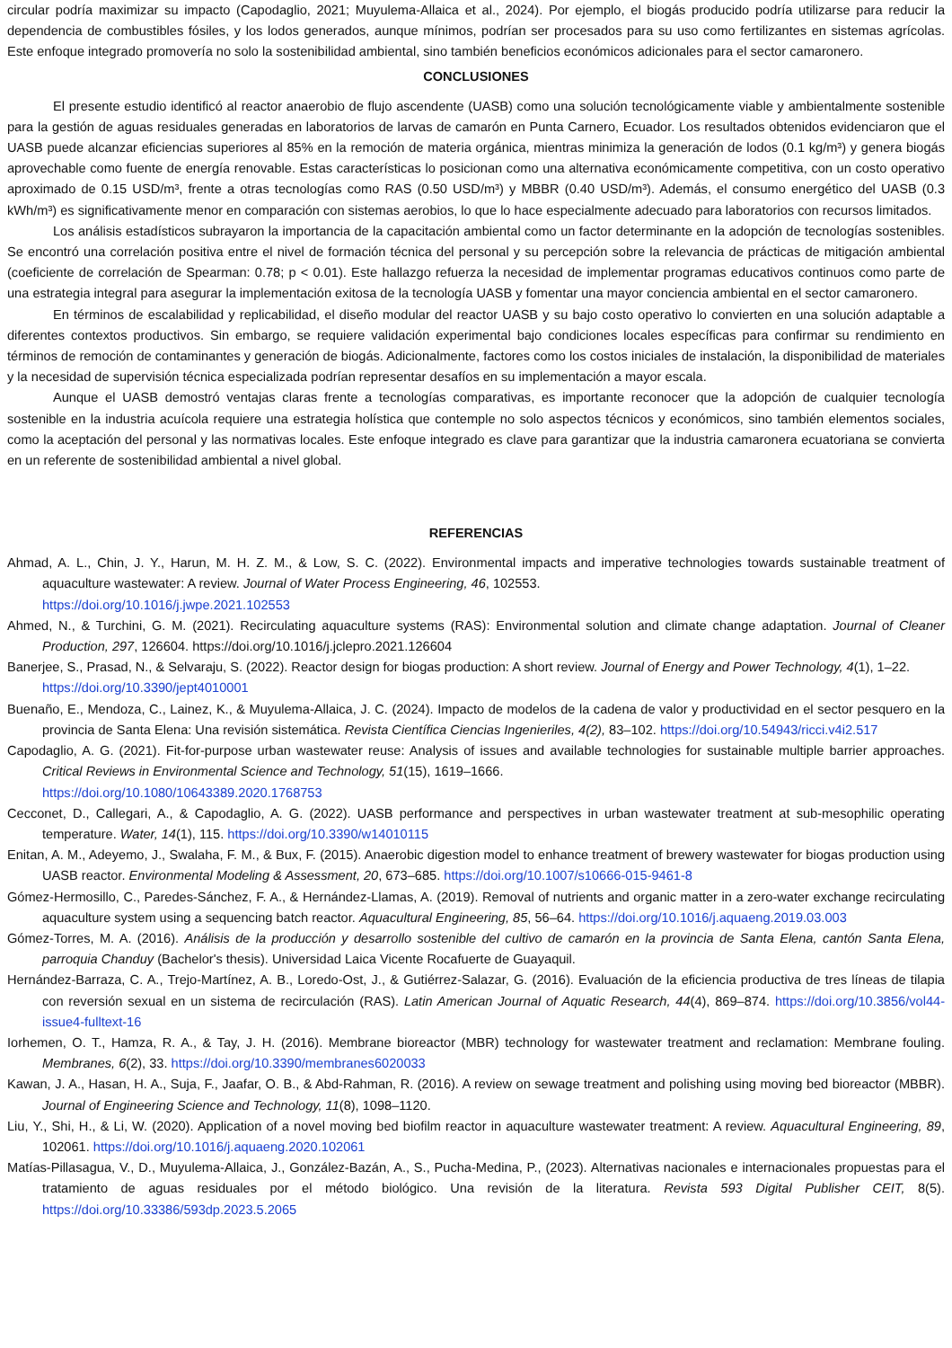circular podría maximizar su impacto (Capodaglio, 2021; Muyulema-Allaica et al., 2024). Por ejemplo, el biogás producido podría utilizarse para reducir la dependencia de combustibles fósiles, y los lodos generados, aunque mínimos, podrían ser procesados para su uso como fertilizantes en sistemas agrícolas. Este enfoque integrado promovería no solo la sostenibilidad ambiental, sino también beneficios económicos adicionales para el sector camaronero.
CONCLUSIONES
El presente estudio identificó al reactor anaerobio de flujo ascendente (UASB) como una solución tecnológicamente viable y ambientalmente sostenible para la gestión de aguas residuales generadas en laboratorios de larvas de camarón en Punta Carnero, Ecuador. Los resultados obtenidos evidenciaron que el UASB puede alcanzar eficiencias superiores al 85% en la remoción de materia orgánica, mientras minimiza la generación de lodos (0.1 kg/m³) y genera biogás aprovechable como fuente de energía renovable. Estas características lo posicionan como una alternativa económicamente competitiva, con un costo operativo aproximado de 0.15 USD/m³, frente a otras tecnologías como RAS (0.50 USD/m³) y MBBR (0.40 USD/m³). Además, el consumo energético del UASB (0.3 kWh/m³) es significativamente menor en comparación con sistemas aerobios, lo que lo hace especialmente adecuado para laboratorios con recursos limitados.
Los análisis estadísticos subrayaron la importancia de la capacitación ambiental como un factor determinante en la adopción de tecnologías sostenibles. Se encontró una correlación positiva entre el nivel de formación técnica del personal y su percepción sobre la relevancia de prácticas de mitigación ambiental (coeficiente de correlación de Spearman: 0.78; p < 0.01). Este hallazgo refuerza la necesidad de implementar programas educativos continuos como parte de una estrategia integral para asegurar la implementación exitosa de la tecnología UASB y fomentar una mayor conciencia ambiental en el sector camaronero.
En términos de escalabilidad y replicabilidad, el diseño modular del reactor UASB y su bajo costo operativo lo convierten en una solución adaptable a diferentes contextos productivos. Sin embargo, se requiere validación experimental bajo condiciones locales específicas para confirmar su rendimiento en términos de remoción de contaminantes y generación de biogás. Adicionalmente, factores como los costos iniciales de instalación, la disponibilidad de materiales y la necesidad de supervisión técnica especializada podrían representar desafíos en su implementación a mayor escala.
Aunque el UASB demostró ventajas claras frente a tecnologías comparativas, es importante reconocer que la adopción de cualquier tecnología sostenible en la industria acuícola requiere una estrategia holística que contemple no solo aspectos técnicos y económicos, sino también elementos sociales, como la aceptación del personal y las normativas locales. Este enfoque integrado es clave para garantizar que la industria camaronera ecuatoriana se convierta en un referente de sostenibilidad ambiental a nivel global.
REFERENCIAS
Ahmad, A. L., Chin, J. Y., Harun, M. H. Z. M., & Low, S. C. (2022). Environmental impacts and imperative technologies towards sustainable treatment of aquaculture wastewater: A review. Journal of Water Process Engineering, 46, 102553.
https://doi.org/10.1016/j.jwpe.2021.102553
Ahmed, N., & Turchini, G. M. (2021). Recirculating aquaculture systems (RAS): Environmental solution and climate change adaptation. Journal of Cleaner Production, 297, 126604. https://doi.org/10.1016/j.jclepro.2021.126604
Banerjee, S., Prasad, N., & Selvaraju, S. (2022). Reactor design for biogas production: A short review. Journal of Energy and Power Technology, 4(1), 1–22.
https://doi.org/10.3390/jept4010001
Buenaño, E., Mendoza, C., Lainez, K., & Muyulema-Allaica, J. C. (2024). Impacto de modelos de la cadena de valor y productividad en el sector pesquero en la provincia de Santa Elena: Una revisión sistemática. Revista Científica Ciencias Ingenieriles, 4(2), 83–102. https://doi.org/10.54943/ricci.v4i2.517
Capodaglio, A. G. (2021). Fit-for-purpose urban wastewater reuse: Analysis of issues and available technologies for sustainable multiple barrier approaches. Critical Reviews in Environmental Science and Technology, 51(15), 1619–1666.
https://doi.org/10.1080/10643389.2020.1768753
Cecconet, D., Callegari, A., & Capodaglio, A. G. (2022). UASB performance and perspectives in urban wastewater treatment at sub-mesophilic operating temperature. Water, 14(1), 115. https://doi.org/10.3390/w14010115
Enitan, A. M., Adeyemo, J., Swalaha, F. M., & Bux, F. (2015). Anaerobic digestion model to enhance treatment of brewery wastewater for biogas production using UASB reactor. Environmental Modeling & Assessment, 20, 673–685. https://doi.org/10.1007/s10666-015-9461-8
Gómez-Hermosillo, C., Paredes-Sánchez, F. A., & Hernández-Llamas, A. (2019). Removal of nutrients and organic matter in a zero-water exchange recirculating aquaculture system using a sequencing batch reactor. Aquacultural Engineering, 85, 56–64. https://doi.org/10.1016/j.aquaeng.2019.03.003
Gómez-Torres, M. A. (2016). Análisis de la producción y desarrollo sostenible del cultivo de camarón en la provincia de Santa Elena, cantón Santa Elena, parroquia Chanduy (Bachelor's thesis). Universidad Laica Vicente Rocafuerte de Guayaquil.
Hernández-Barraza, C. A., Trejo-Martínez, A. B., Loredo-Ost, J., & Gutiérrez-Salazar, G. (2016). Evaluación de la eficiencia productiva de tres líneas de tilapia con reversión sexual en un sistema de recirculación (RAS). Latin American Journal of Aquatic Research, 44(4), 869–874. https://doi.org/10.3856/vol44-issue4-fulltext-16
Iorhemen, O. T., Hamza, R. A., & Tay, J. H. (2016). Membrane bioreactor (MBR) technology for wastewater treatment and reclamation: Membrane fouling. Membranes, 6(2), 33. https://doi.org/10.3390/membranes6020033
Kawan, J. A., Hasan, H. A., Suja, F., Jaafar, O. B., & Abd-Rahman, R. (2016). A review on sewage treatment and polishing using moving bed bioreactor (MBBR). Journal of Engineering Science and Technology, 11(8), 1098–1120.
Liu, Y., Shi, H., & Li, W. (2020). Application of a novel moving bed biofilm reactor in aquaculture wastewater treatment: A review. Aquacultural Engineering, 89, 102061. https://doi.org/10.1016/j.aquaeng.2020.102061
Matías-Pillasagua, V., D., Muyulema-Allaica, J., González-Bazán, A., S., Pucha-Medina, P., (2023). Alternativas nacionales e internacionales propuestas para el tratamiento de aguas residuales por el método biológico. Una revisión de la literatura. Revista 593 Digital Publisher CEIT, 8(5). https://doi.org/10.33386/593dp.2023.5.2065